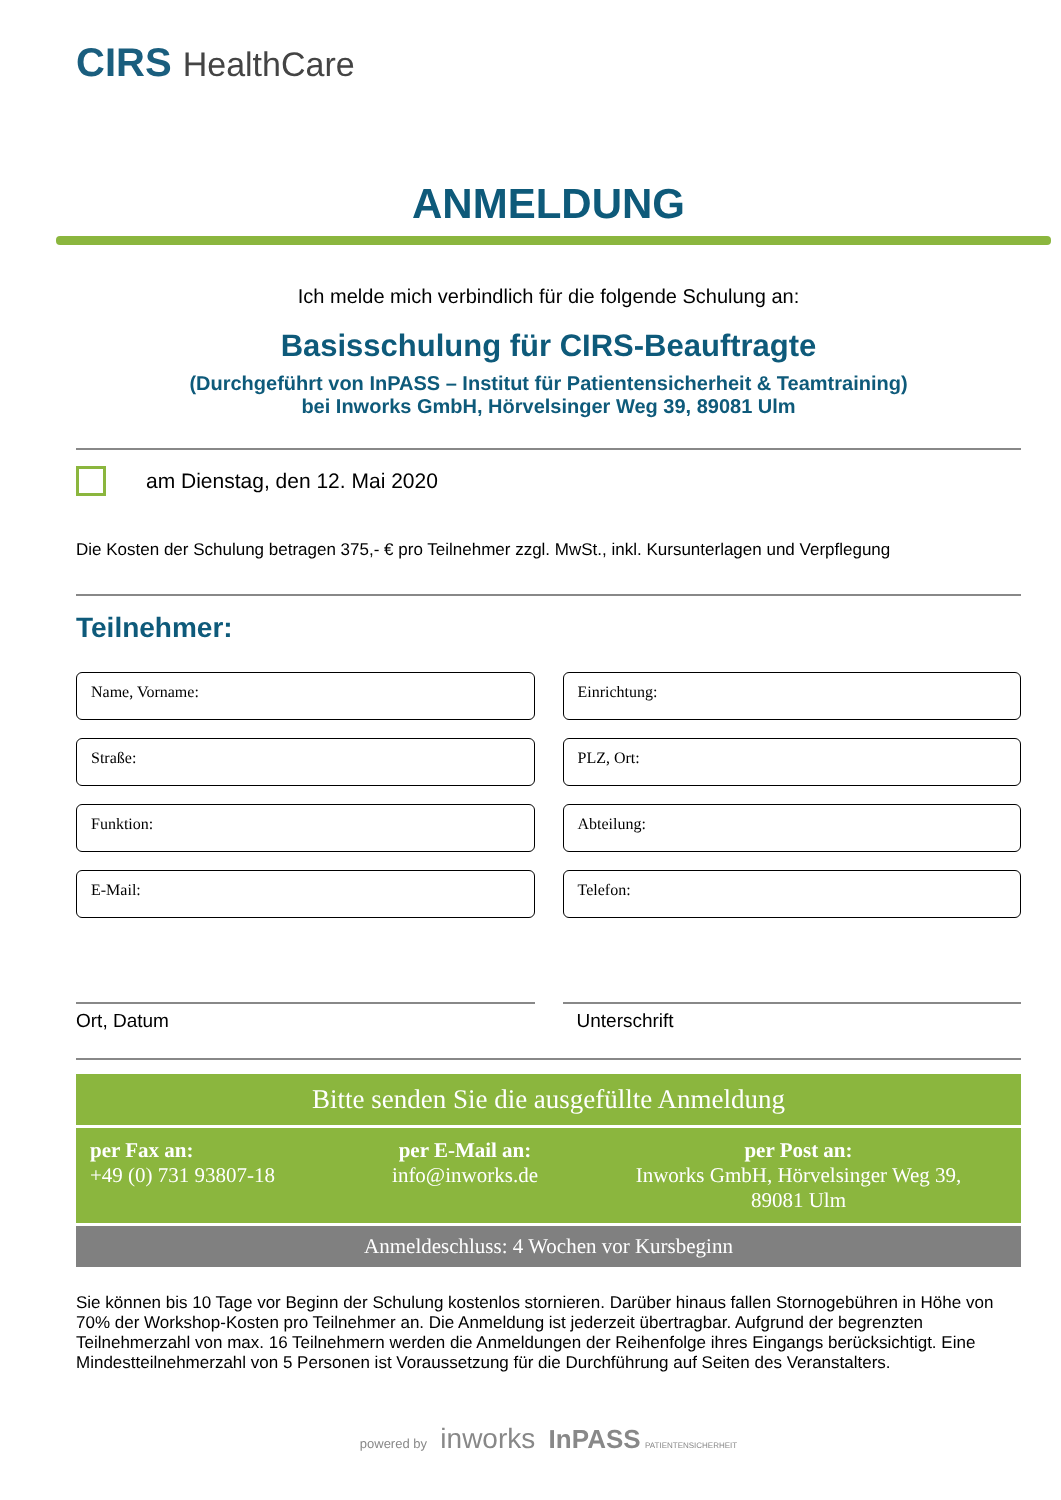CIRS HealthCare
ANMELDUNG
Ich melde mich verbindlich für die folgende Schulung an:
Basisschulung für CIRS-Beauftragte
(Durchgeführt von InPASS – Institut für Patientensicherheit & Teamtraining)
bei Inworks GmbH, Hörvelsinger Weg 39, 89081 Ulm
am Dienstag, den 12. Mai 2020
Die Kosten der Schulung betragen 375,- € pro Teilnehmer zzgl. MwSt., inkl. Kursunterlagen und Verpflegung
Teilnehmer:
Name, Vorname:
Einrichtung:
Straße:
PLZ, Ort:
Funktion:
Abteilung:
E-Mail:
Telefon:
Ort, Datum
Unterschrift
Bitte senden Sie die ausgefüllte Anmeldung
per Fax an:
+49 (0) 731 93807-18
per E-Mail an:
info@inworks.de
per Post an:
Inworks GmbH, Hörvelsinger Weg 39,
89081 Ulm
Anmeldeschluss: 4 Wochen vor Kursbeginn
Sie können bis 10 Tage vor Beginn der Schulung kostenlos stornieren. Darüber hinaus fallen Stornogebühren in Höhe von 70% der Workshop-Kosten pro Teilnehmer an. Die Anmeldung ist jederzeit übertragbar. Aufgrund der begrenzten Teilnehmerzahl von max. 16 Teilnehmern werden die Anmeldungen der Reihenfolge ihres Eingangs berücksichtigt. Eine Mindestteilnehmerzahl von 5 Personen ist Voraussetzung für die Durchführung auf Seiten des Veranstalters.
powered by inworks InPASS PATIENTENSICHERHEIT